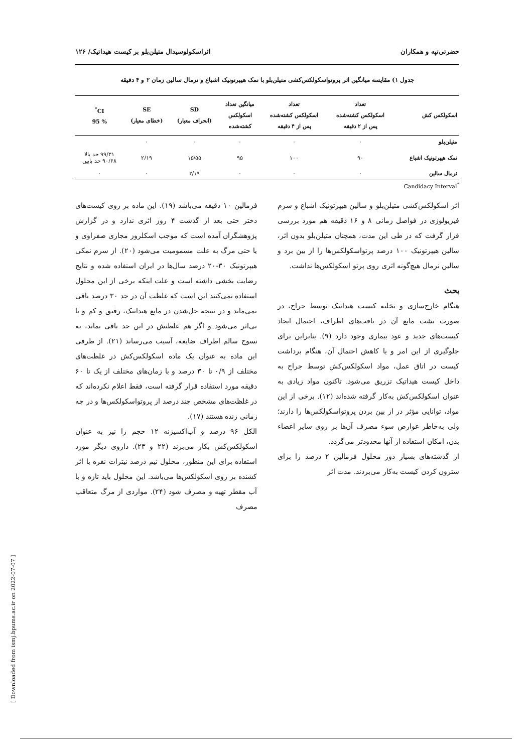حضرتی‌تپه و همکاران اثراسکولوسیدال متیلن‌بلو بر کیست هیداتیک/ ۱۲۶
جدول ۱) مقایسه میانگین اثر پروتواسکولکس‌کشی متیلن‌بلو با نمک هیپرتونیک اشباع و نرمال سالین زمان ۲ و ۴ دقیقه
| اسکولکس کش | تعداد اسکولکس کشته‌شده پس از ۲ دقیقه | تعداد اسکولکس کشته‌شده پس از ۴ دقیقه | میانگین تعداد اسکولکس کشته‌شده | SD (انحراف معیار) | SE (خطای معیار) | CI<sup>*</sup> % 95 |
| --- | --- | --- | --- | --- | --- | --- |
| متیلن‌بلو | ۰ | ۰ | ۰ | ۰ | ۰ | |
| نمک هیپرتونیک اشباع | ۹۰ | ۱۰۰ | ۹۵ | ۱۵/۵۵ | ۲/۱۹ | ۹۹/۳۱ حد بالا ۹۰/۶۸ حد پایین |
| نرمال سالین | ۰ | ۰ | ۰ | ۲/۱۹ | ۰ | ۰ |
Candidacy Interval<sup>*</sup>
اثر اسکولکس‌کشی متیلن‌بلو و سالین هیپرتونیک اشباع و سرم فیزیولوژی در فواصل زمانی ۸ و ۱۶ دقیقه هم مورد بررسی قرار گرفت که در طی این مدت، همچنان متیلن‌بلو بدون اثر، سالین هیپرتونیک ۱۰۰ درصد پرتواسکولکس‌ها را از بین برد و سالین نرمال هیچ‌گونه اثری روی پرتو اسکولکس‌ها نداشت.
بحث
هنگام خارج‌سازی و تخلیه کیست هیداتیک توسط جراح، در صورت نشت مایع آن در بافت‌های اطراف، احتمال ایجاد کیست‌های جدید و عود بیماری وجود دارد (۹). بنابراین برای جلوگیری از این امر و یا کاهش احتمال آن، هنگام برداشت کیست در اتاق عمل، مواد اسکولکس‌کش توسط جراح به داخل کیست هیداتیک تزریق می‌شود. تاکنون مواد زیادی به عنوان اسکولکس‌کش به‌کار گرفته شده‌اند (۱۲). برخی از این مواد، توانایی مؤثر در از بین بردن پروتواسکولکس‌ها را دارند؛ ولی به‌خاطر عوارض سوء مصرف آن‌ها بر روی سایر اعضاء بدن، امکان استفاده از آنها محدودتر می‌گردد.
از گذشته‌های بسیار دور محلول فرمالین ۲ درصد را برای سترون کردن کیست به‌کار می‌بردند. مدت اثر
فرمالین ۱۰ دقیقه می‌باشد (۱۹). این ماده بر روی کیست‌های دختر حتی بعد از گذشت ۴ روز اثری ندارد و در گزارش پژوهشگران آمده است که موجب اسکلروز مجاری صفراوی و یا حتی مرگ به علت مسمومیت می‌شود (۲۰). از سرم نمکی هیپرتونیک ۳۰-۲۰ درصد سال‌ها در ایران استفاده شده و نتایج رضایت بخشی داشته است و علت اینکه برخی از این محلول استفاده نمی‌کنند این است که غلظت آن در حد ۳۰ درصد باقی نمی‌ماند و در نتیجه حل‌شدن در مایع هیداتیک، رقیق و کم و یا بی‌اثر می‌شود و اگر هم غلظتش در این حد باقی بماند، به نسوج سالم اطراف ضایعه، آسیب می‌رساند (۲۱). از طرفی این ماده به عنوان یک ماده اسکولکس‌کش در غلظت‌های مختلف از ۰/۹ تا ۳۰ درصد و با زمان‌های مختلف از یک تا ۶۰ دقیقه مورد استفاده قرار گرفته است، فقط اعلام نکرده‌اند که در غلظت‌های مشخص چند درصد از پروتواسکولکس‌ها و در چه زمانی زنده هستند (۱۷).
الکل ۹۶ درصد و آب‌اکسیژنه ۱۲ حجم را نیز به عنوان اسکولکس‌کش بکار می‌برند (۲۲ و ۲۳). داروی دیگر مورد استفاده برای این منظور، محلول نیم درصد نیترات نقره با اثر کشنده بر روی اسکولکس‌ها می‌باشد. این محلول باید تازه و با آب مقطر تهیه و مصرف شود (۲۴). مواردی از مرگ متعاقب مصرف
[ Downloaded from ismj.bpums.ac.ir on 2022-07-07 ]